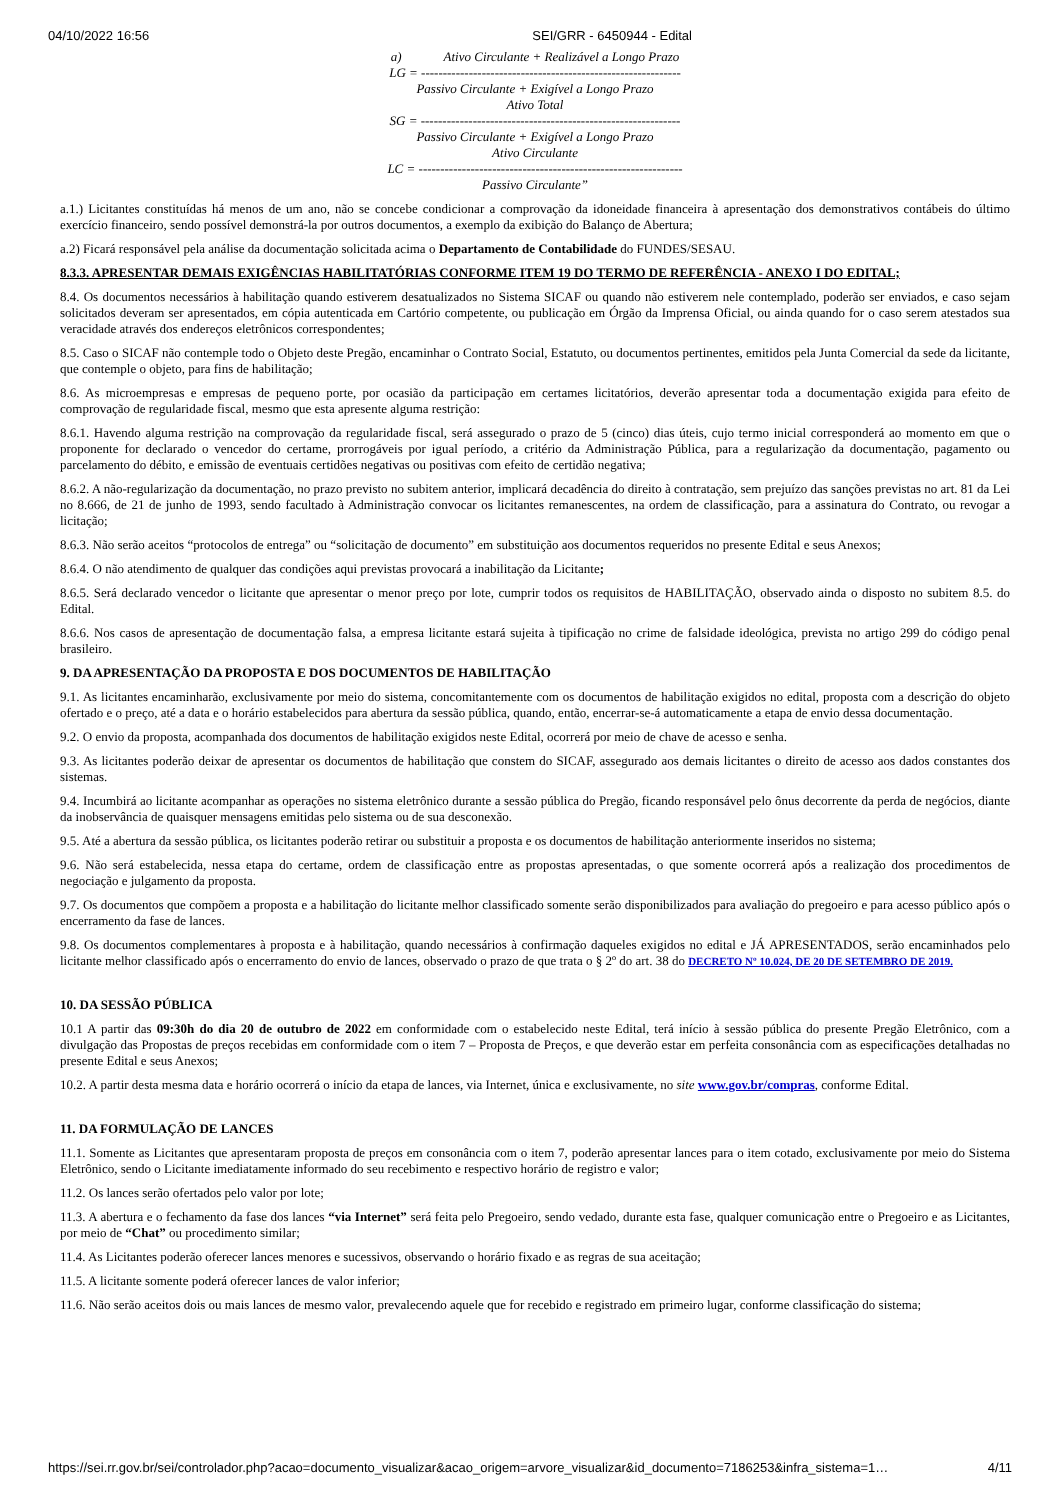04/10/2022 16:56 SEI/GRR - 6450944 - Edital
a) Ativo Circulante + Realizável a Longo Prazo
LG = ------------------------------------------------------------
Passivo Circulante + Exigível a Longo Prazo
Ativo Total
SG = ------------------------------------------------------------
Passivo Circulante + Exigível a Longo Prazo
Ativo Circulante
LC = -------------------------------------------------------------
Passivo Circulante”
a.1.) Licitantes constituídas há menos de um ano, não se concebe condicionar a comprovação da idoneidade financeira à apresentação dos demonstrativos contábeis do último exercício financeiro, sendo possível demonstrá-la por outros documentos, a exemplo da exibição do Balanço de Abertura;
a.2) Ficará responsável pela análise da documentação solicitada acima o Departamento de Contabilidade do FUNDES/SESAU.
8.3.3. APRESENTAR DEMAIS EXIGÊNCIAS HABILITATÓRIAS CONFORME ITEM 19 DO TERMO DE REFERÊNCIA - ANEXO I DO EDITAL;
8.4. Os documentos necessários à habilitação quando estiverem desatualizados no Sistema SICAF ou quando não estiverem nele contemplado, poderão ser enviados, e caso sejam solicitados deveram ser apresentados, em cópia autenticada em Cartório competente, ou publicação em Órgão da Imprensa Oficial, ou ainda quando for o caso serem atestados sua veracidade através dos endereços eletrônicos correspondentes;
8.5. Caso o SICAF não contemple todo o Objeto deste Pregão, encaminhar o Contrato Social, Estatuto, ou documentos pertinentes, emitidos pela Junta Comercial da sede da licitante, que contemple o objeto, para fins de habilitação;
8.6. As microempresas e empresas de pequeno porte, por ocasião da participação em certames licitatórios, deverão apresentar toda a documentação exigida para efeito de comprovação de regularidade fiscal, mesmo que esta apresente alguma restrição:
8.6.1. Havendo alguma restrição na comprovação da regularidade fiscal, será assegurado o prazo de 5 (cinco) dias úteis, cujo termo inicial corresponderá ao momento em que o proponente for declarado o vencedor do certame, prorrogáveis por igual período, a critério da Administração Pública, para a regularização da documentação, pagamento ou parcelamento do débito, e emissão de eventuais certidões negativas ou positivas com efeito de certidão negativa;
8.6.2. A não-regularização da documentação, no prazo previsto no subitem anterior, implicará decadência do direito à contratação, sem prejuízo das sanções previstas no art. 81 da Lei no 8.666, de 21 de junho de 1993, sendo facultado à Administração convocar os licitantes remanescentes, na ordem de classificação, para a assinatura do Contrato, ou revogar a licitação;
8.6.3. Não serão aceitos “protocolos de entrega” ou “solicitação de documento” em substituição aos documentos requeridos no presente Edital e seus Anexos;
8.6.4. O não atendimento de qualquer das condições aqui previstas provocará a inabilitação da Licitante;
8.6.5. Será declarado vencedor o licitante que apresentar o menor preço por lote, cumprir todos os requisitos de HABILITAÇÃO, observado ainda o disposto no subitem 8.5. do Edital.
8.6.6. Nos casos de apresentação de documentação falsa, a empresa licitante estará sujeita à tipificação no crime de falsidade ideológica, prevista no artigo 299 do código penal brasileiro.
9. DA APRESENTAÇÃO DA PROPOSTA E DOS DOCUMENTOS DE HABILITAÇÃO
9.1. As licitantes encaminharão, exclusivamente por meio do sistema, concomitantemente com os documentos de habilitação exigidos no edital, proposta com a descrição do objeto ofertado e o preço, até a data e o horário estabelecidos para abertura da sessão pública, quando, então, encerrar-se-á automaticamente a etapa de envio dessa documentação.
9.2. O envio da proposta, acompanhada dos documentos de habilitação exigidos neste Edital, ocorrerá por meio de chave de acesso e senha.
9.3. As licitantes poderão deixar de apresentar os documentos de habilitação que constem do SICAF, assegurado aos demais licitantes o direito de acesso aos dados constantes dos sistemas.
9.4. Incumbirá ao licitante acompanhar as operações no sistema eletrônico durante a sessão pública do Pregão, ficando responsável pelo ônus decorrente da perda de negócios, diante da inobservância de quaisquer mensagens emitidas pelo sistema ou de sua desconexão.
9.5. Até a abertura da sessão pública, os licitantes poderão retirar ou substituir a proposta e os documentos de habilitação anteriormente inseridos no sistema;
9.6. Não será estabelecida, nessa etapa do certame, ordem de classificação entre as propostas apresentadas, o que somente ocorrerá após a realização dos procedimentos de negociação e julgamento da proposta.
9.7. Os documentos que compõem a proposta e a habilitação do licitante melhor classificado somente serão disponibilizados para avaliação do pregoeiro e para acesso público após o encerramento da fase de lances.
9.8. Os documentos complementares à proposta e à habilitação, quando necessários à confirmação daqueles exigidos no edital e JÁ APRESENTADOS, serão encaminhados pelo licitante melhor classificado após o encerramento do envio de lances, observado o prazo de que trata o § 2º do art. 38 do DECRETO Nº 10.024, DE 20 DE SETEMBRO DE 2019.
10. DA SESSÃO PÚBLICA
10.1 A partir das 09:30h do dia 20 de outubro de 2022 em conformidade com o estabelecido neste Edital, terá início à sessão pública do presente Pregão Eletrônico, com a divulgação das Propostas de preços recebidas em conformidade com o item 7 – Proposta de Preços, e que deverão estar em perfeita consonância com as especificações detalhadas no presente Edital e seus Anexos;
10.2. A partir desta mesma data e horário ocorrerá o início da etapa de lances, via Internet, única e exclusivamente, no site www.gov.br/compras, conforme Edital.
11. DA FORMULAÇÃO DE LANCES
11.1. Somente as Licitantes que apresentaram proposta de preços em consonância com o item 7, poderão apresentar lances para o item cotado, exclusivamente por meio do Sistema Eletrônico, sendo o Licitante imediatamente informado do seu recebimento e respectivo horário de registro e valor;
11.2. Os lances serão ofertados pelo valor por lote;
11.3. A abertura e o fechamento da fase dos lances “via Internet” será feita pelo Pregoeiro, sendo vedado, durante esta fase, qualquer comunicação entre o Pregoeiro e as Licitantes, por meio de “Chat” ou procedimento similar;
11.4. As Licitantes poderão oferecer lances menores e sucessivos, observando o horário fixado e as regras de sua aceitação;
11.5. A licitante somente poderá oferecer lances de valor inferior;
11.6. Não serão aceitos dois ou mais lances de mesmo valor, prevalecendo aquele que for recebido e registrado em primeiro lugar, conforme classificação do sistema;
https://sei.rr.gov.br/sei/controlador.php?acao=documento_visualizar&acao_origem=arvore_visualizar&id_documento=7186253&infra_sistema=1… 4/11